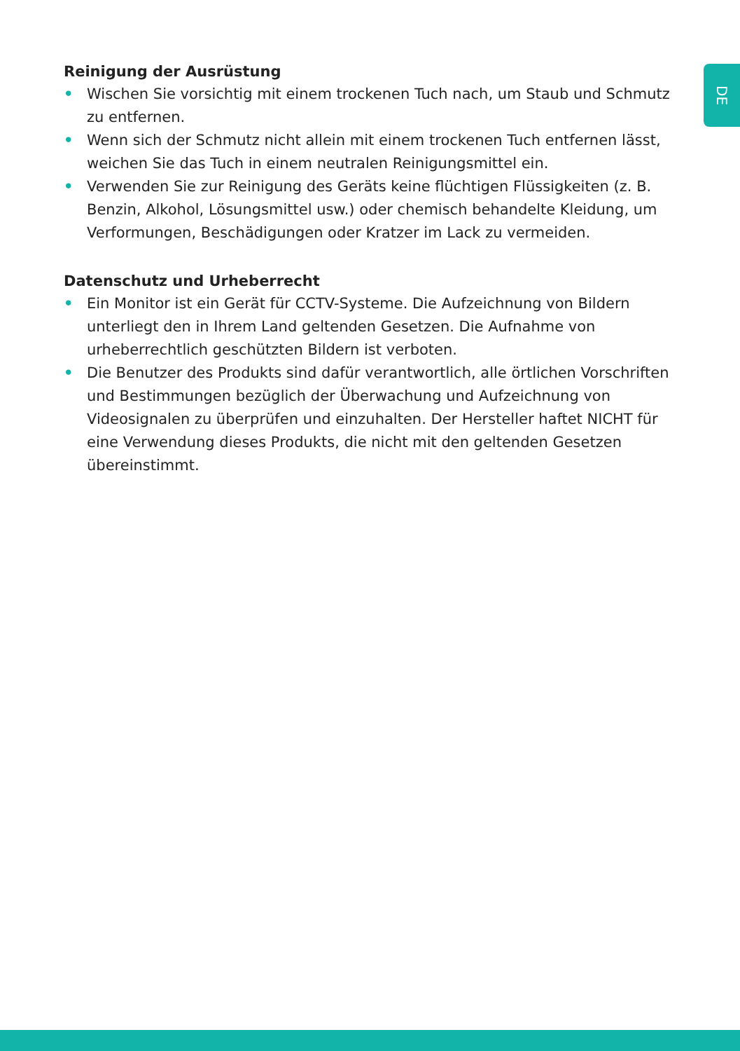DE
Reinigung der Ausrüstung
• Wischen Sie vorsichtig mit einem trockenen Tuch nach, um Staub und Schmutz zu entfernen.
• Wenn sich der Schmutz nicht allein mit einem trockenen Tuch entfernen lässt, weichen Sie das Tuch in einem neutralen Reinigungsmittel ein.
• Verwenden Sie zur Reinigung des Geräts keine flüchtigen Flüssigkeiten (z. B. Benzin, Alkohol, Lösungsmittel usw.) oder chemisch behandelte Kleidung, um Verformungen, Beschädigungen oder Kratzer im Lack zu vermeiden.
Datenschutz und Urheberrecht
• Ein Monitor ist ein Gerät für CCTV-Systeme. Die Aufzeichnung von Bildern unterliegt den in Ihrem Land geltenden Gesetzen. Die Aufnahme von urheberrechtlich geschützten Bildern ist verboten.
• Die Benutzer des Produkts sind dafür verantwortlich, alle örtlichen Vorschriften und Bestimmungen bezüglich der Überwachung und Aufzeichnung von Videosignalen zu überprüfen und einzuhalten. Der Hersteller haftet NICHT für eine Verwendung dieses Produkts, die nicht mit den geltenden Gesetzen übereinstimmt.